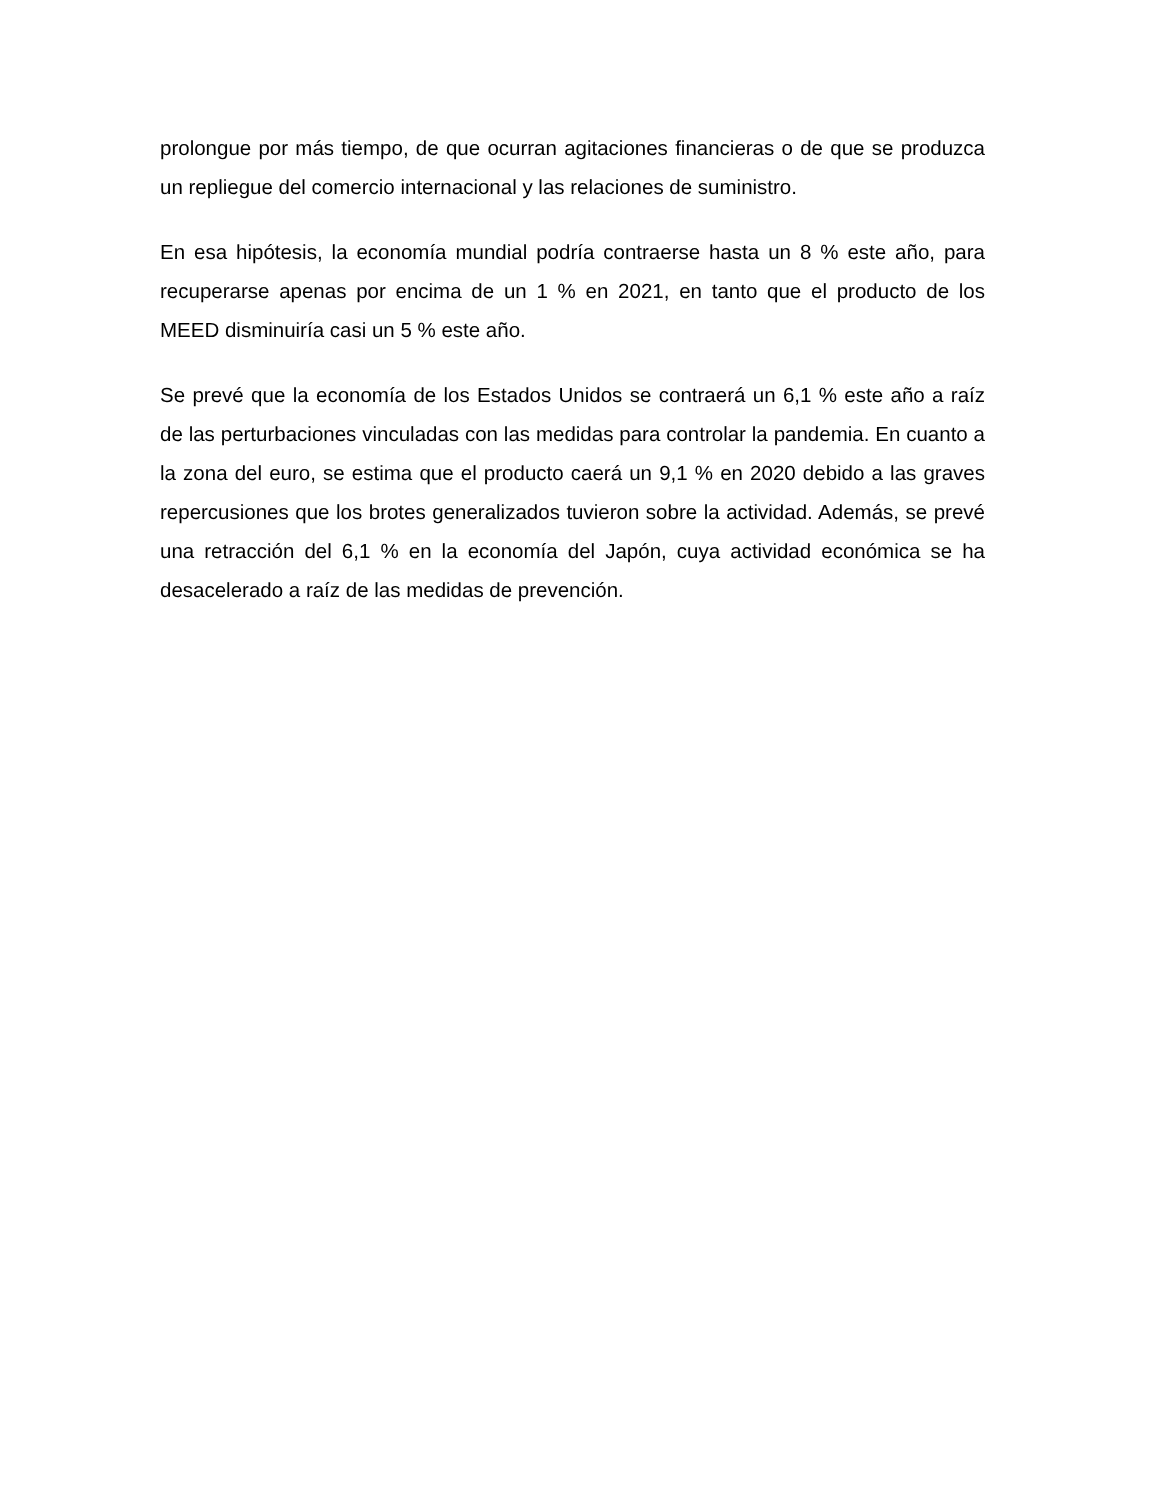prolongue por más tiempo, de que ocurran agitaciones financieras o de que se produzca un repliegue del comercio internacional y las relaciones de suministro.
En esa hipótesis, la economía mundial podría contraerse hasta un 8 % este año, para recuperarse apenas por encima de un 1 % en 2021, en tanto que el producto de los MEED disminuiría casi un 5 % este año.
Se prevé que la economía de los Estados Unidos se contraerá un 6,1 % este año a raíz de las perturbaciones vinculadas con las medidas para controlar la pandemia. En cuanto a la zona del euro, se estima que el producto caerá un 9,1 % en 2020 debido a las graves repercusiones que los brotes generalizados tuvieron sobre la actividad. Además, se prevé una retracción del 6,1 % en la economía del Japón, cuya actividad económica se ha desacelerado a raíz de las medidas de prevención.